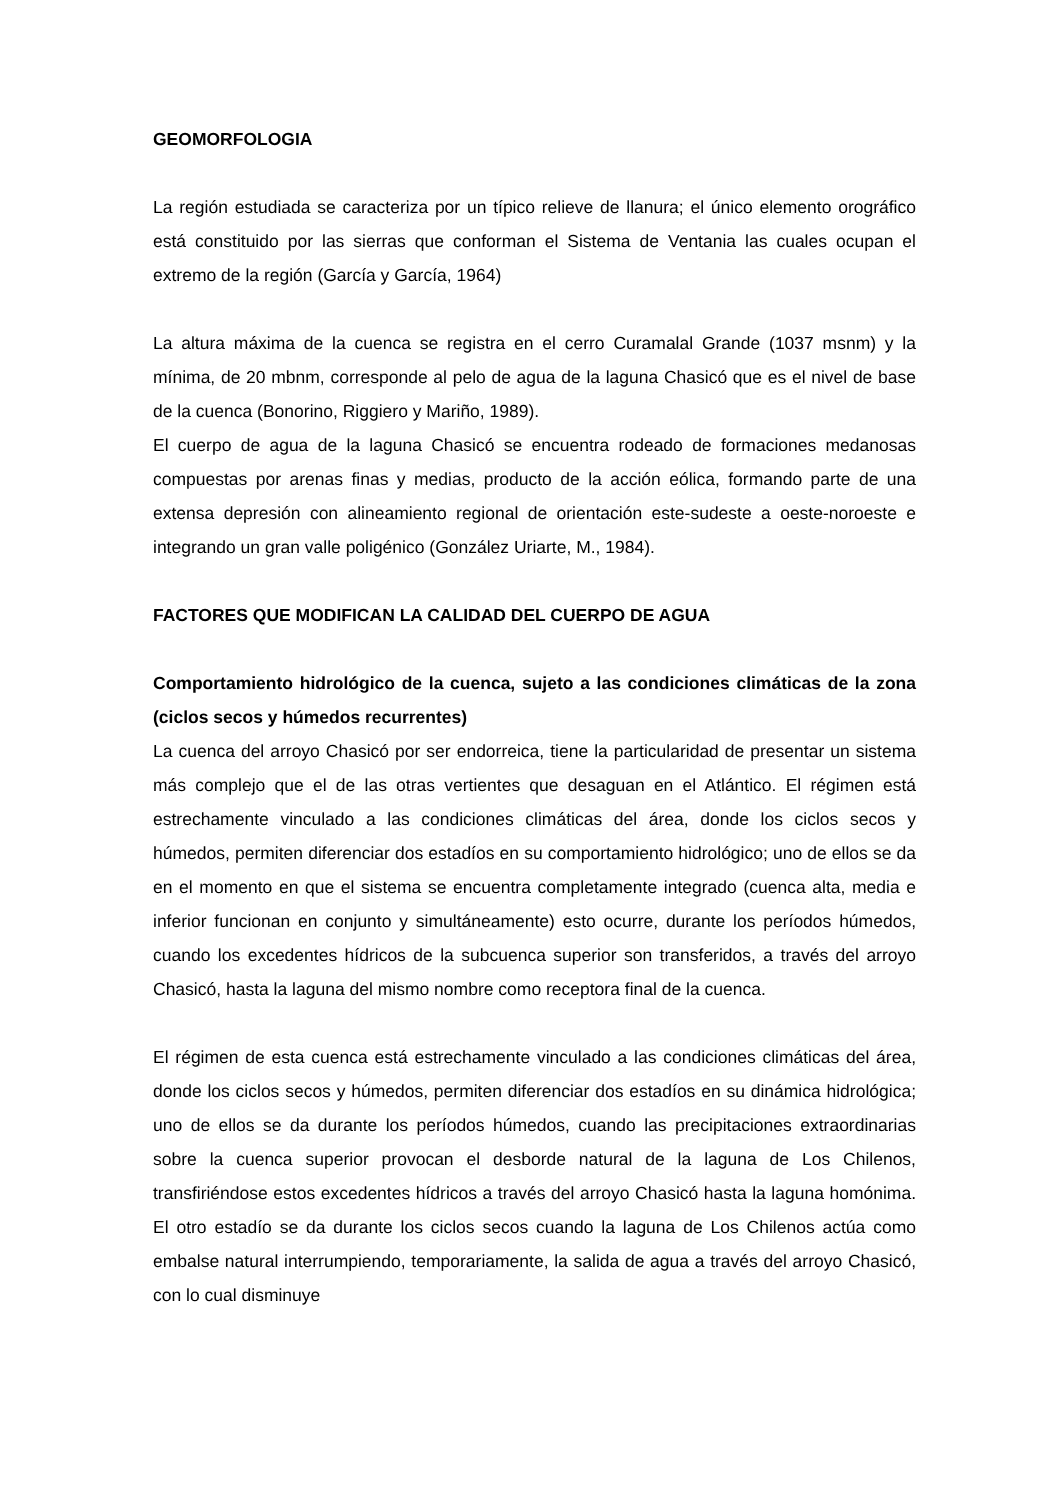GEOMORFOLOGIA
La región estudiada se caracteriza por un típico relieve de llanura; el único elemento orográfico está constituido por las sierras que conforman el Sistema de Ventania las cuales ocupan el extremo de la región (García y García, 1964)
La altura máxima de la cuenca se registra en el cerro Curamalal Grande (1037 msnm) y la mínima, de 20 mbnm, corresponde al pelo de agua de la laguna Chasicó que es el nivel de base de la cuenca (Bonorino, Riggiero y Mariño, 1989).
El cuerpo de agua de la laguna Chasicó se encuentra rodeado de formaciones medanosas compuestas por arenas finas y medias, producto de la acción eólica, formando parte de una extensa depresión con alineamiento regional de orientación este-sudeste a oeste-noroeste e integrando un gran valle poligénico (González Uriarte, M., 1984).
FACTORES QUE MODIFICAN LA CALIDAD DEL CUERPO DE AGUA
Comportamiento hidrológico de la cuenca, sujeto a las condiciones climáticas de la zona (ciclos secos y húmedos recurrentes)
La cuenca del arroyo Chasicó por ser endorreica, tiene la particularidad de presentar un sistema más complejo que el de las otras vertientes que desaguan en el Atlántico. El régimen está estrechamente vinculado a las condiciones climáticas del área, donde los ciclos secos y húmedos, permiten diferenciar dos estadíos en su comportamiento hidrológico; uno de ellos se da en el momento en que el sistema se encuentra completamente integrado (cuenca alta, media e inferior funcionan en conjunto y simultáneamente) esto ocurre, durante los períodos húmedos, cuando los excedentes hídricos de la subcuenca superior son transferidos, a través del arroyo Chasicó, hasta la laguna del mismo nombre como receptora final de la cuenca.
El régimen de esta cuenca está estrechamente vinculado a las condiciones climáticas del área, donde los ciclos secos y húmedos, permiten diferenciar dos estadíos en su dinámica hidrológica; uno de ellos se da durante los períodos húmedos, cuando las precipitaciones extraordinarias sobre la cuenca superior provocan el desborde natural de la laguna de Los Chilenos, transfiriéndose estos excedentes hídricos a través del arroyo Chasicó hasta la laguna homónima. El otro estadío se da durante los ciclos secos cuando la laguna de Los Chilenos actúa como embalse natural interrumpiendo, temporariamente, la salida de agua a través del arroyo Chasicó, con lo cual disminuye